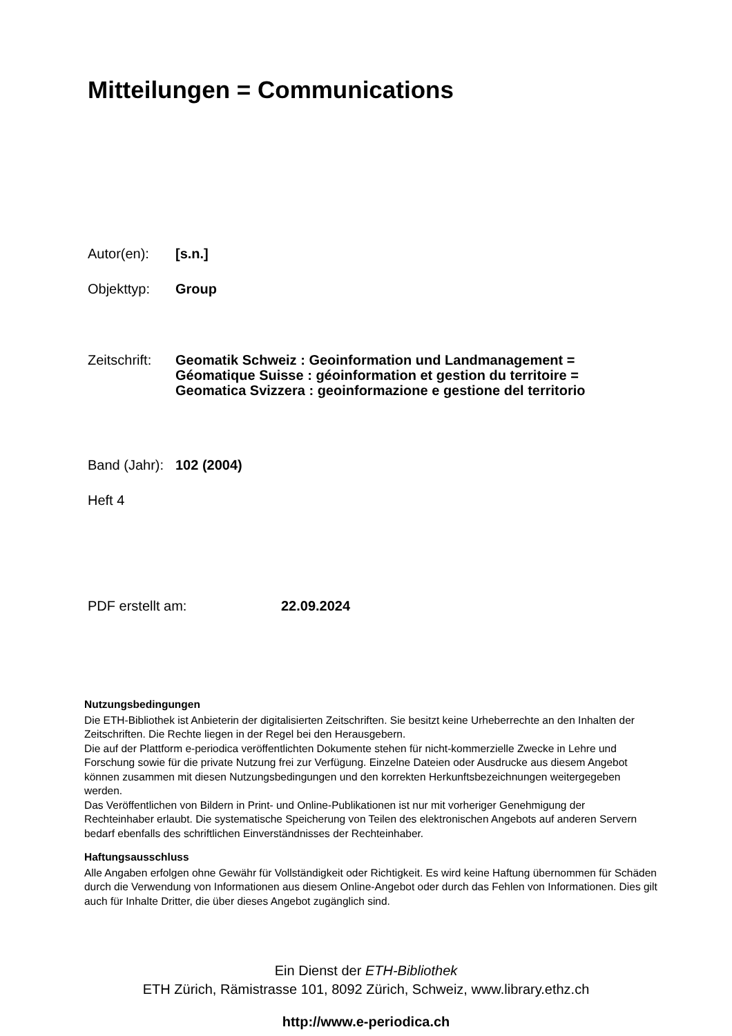Mitteilungen = Communications
Autor(en):
[s.n.]
Objekttyp:
Group
Zeitschrift:
Geomatik Schweiz : Geoinformation und Landmanagement =
Géomatique Suisse : géoinformation et gestion du territoire =
Geomatica Svizzera : geoinformazione e gestione del territorio
Band (Jahr):
102 (2004)
Heft 4
PDF erstellt am:
22.09.2024
Nutzungsbedingungen
Die ETH-Bibliothek ist Anbieterin der digitalisierten Zeitschriften. Sie besitzt keine Urheberrechte an den Inhalten der Zeitschriften. Die Rechte liegen in der Regel bei den Herausgebern.
Die auf der Plattform e-periodica veröffentlichten Dokumente stehen für nicht-kommerzielle Zwecke in Lehre und Forschung sowie für die private Nutzung frei zur Verfügung. Einzelne Dateien oder Ausdrucke aus diesem Angebot können zusammen mit diesen Nutzungsbedingungen und den korrekten Herkunftsbezeichnungen weitergegeben werden.
Das Veröffentlichen von Bildern in Print- und Online-Publikationen ist nur mit vorheriger Genehmigung der Rechteinhaber erlaubt. Die systematische Speicherung von Teilen des elektronischen Angebots auf anderen Servern bedarf ebenfalls des schriftlichen Einverständnisses der Rechteinhaber.
Haftungsausschluss
Alle Angaben erfolgen ohne Gewähr für Vollständigkeit oder Richtigkeit. Es wird keine Haftung übernommen für Schäden durch die Verwendung von Informationen aus diesem Online-Angebot oder durch das Fehlen von Informationen. Dies gilt auch für Inhalte Dritter, die über dieses Angebot zugänglich sind.
Ein Dienst der ETH-Bibliothek
ETH Zürich, Rämistrasse 101, 8092 Zürich, Schweiz, www.library.ethz.ch
http://www.e-periodica.ch